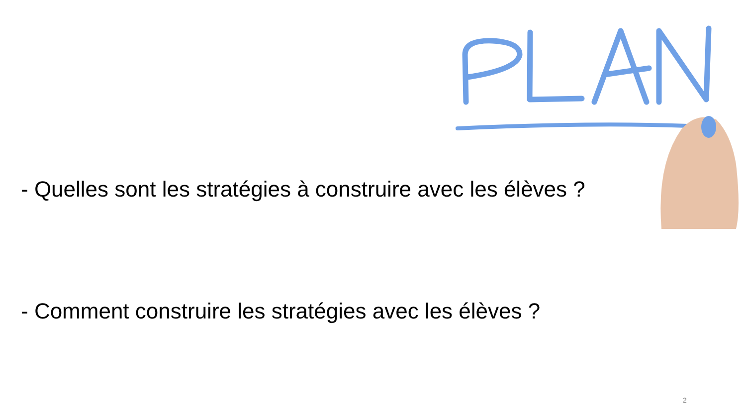- Quelles sont les stratégies à construire avec les élèves ?
- Comment construire les stratégies avec les élèves ?
2